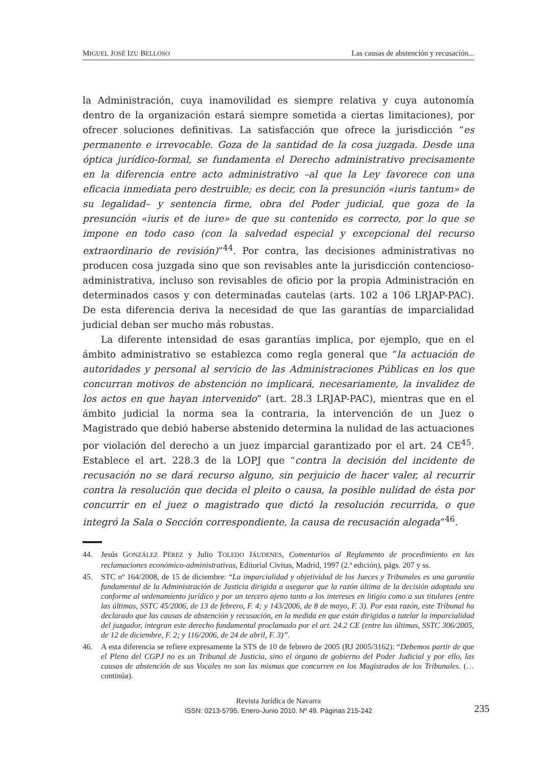MIGUEL JOSÉ IZU BELLOSO Las causas de abstención y recusación...
la Administración, cuya inamovilidad es siempre relativa y cuya autonomía dentro de la organización estará siempre sometida a ciertas limitaciones), por ofrecer soluciones definitivas. La satisfacción que ofrece la jurisdicción “es permanente e irrevocable. Goza de la santidad de la cosa juzgada. Desde una óptica jurídico-formal, se fundamenta el Derecho administrativo precisamente en la diferencia entre acto administrativo –al que la Ley favorece con una eficacia inmediata pero destruible; es decir, con la presunción «iuris tantum» de su legalidad– y sentencia firme, obra del Poder judicial, que goza de la presunción «iuris et de iure» de que su contenido es correcto, por lo que se impone en todo caso (con la salvedad especial y excepcional del recurso extraordinario de revisión)”<sup>44</sup>. Por contra, las decisiones administrativas no producen cosa juzgada sino que son revisables ante la jurisdicción contencioso-administrativa, incluso son revisables de oficio por la propia Administración en determinados casos y con determinadas cautelas (arts. 102 a 106 LRJAP-PAC). De esta diferencia deriva la necesidad de que las garantías de imparcialidad judicial deban ser mucho más robustas.
La diferente intensidad de esas garantías implica, por ejemplo, que en el ámbito administrativo se establezca como regla general que “la actuación de autoridades y personal al servicio de las Administraciones Públicas en los que concurran motivos de abstención no implicará, necesariamente, la invalidez de los actos en que hayan intervenido” (art. 28.3 LRJAP-PAC), mientras que en el ámbito judicial la norma sea la contraria, la intervención de un Juez o Magistrado que debió haberse abstenido determina la nulidad de las actuaciones por violación del derecho a un juez imparcial garantizado por el art. 24 CE<sup>45</sup>. Establece el art. 228.3 de la LOPJ que “contra la decisión del incidente de recusación no se dará recurso alguno, sin perjuicio de hacer valer, al recurrir contra la resolución que decida el pleito o causa, la posible nulidad de ésta por concurrir en el juez o magistrado que dictó la resolución recurrida, o que integró la Sala o Sección correspondiente, la causa de recusación alegada”<sup>46</sup>.
44. Jesús GONZÁLEZ PÉREZ y Julio TOLEDO JÁUDENES, Comentarios al Reglamento de procedimiento en las reclamaciones económico-administrativas, Editorial Civitas, Madrid, 1997 (2.ª edición), págs. 207 y ss.
45. STC nº 164/2008, de 15 de diciembre: “La imparcialidad y objetividad de los Jueces y Tribunales es una garantía fundamental de la Administración de Justicia dirigida a asegurar que la razón última de la decisión adoptada sea conforme al ordenamiento jurídico y por un tercero ajeno tanto a los intereses en litigio como a sus titulares (entre las últimas, SSTC 45/2006, de 13 de febrero, F. 4; y 143/2006, de 8 de mayo, F. 3). Por esta razón, este Tribunal ha declarado que las causas de abstención y recusación, en la medida en que están dirigidas a tutelar la imparcialidad del juzgador, integran este derecho fundamental proclamado por el art. 24.2 CE (entre las últimas, SSTC 306/2005, de 12 de diciembre, F. 2; y 116/2006, de 24 de abril, F. 3)”.
46. A esta diferencia se refiere expresamente la STS de 10 de febrero de 2005 (RJ 2005/3162): “Debemos partir de que el Pleno del CGPJ no es un Tribunal de Justicia, sino el órgano de gobierno del Poder Judicial y por ello, las causas de abstención de sus Vocales no son las mismas que concurren en los Magistrados de los Tribunales. (…continúa).
Revista Jurídica de Navarra
ISSN: 0213-5795. Enero-Junio 2010. Nº 49. Páginas 215-242
235